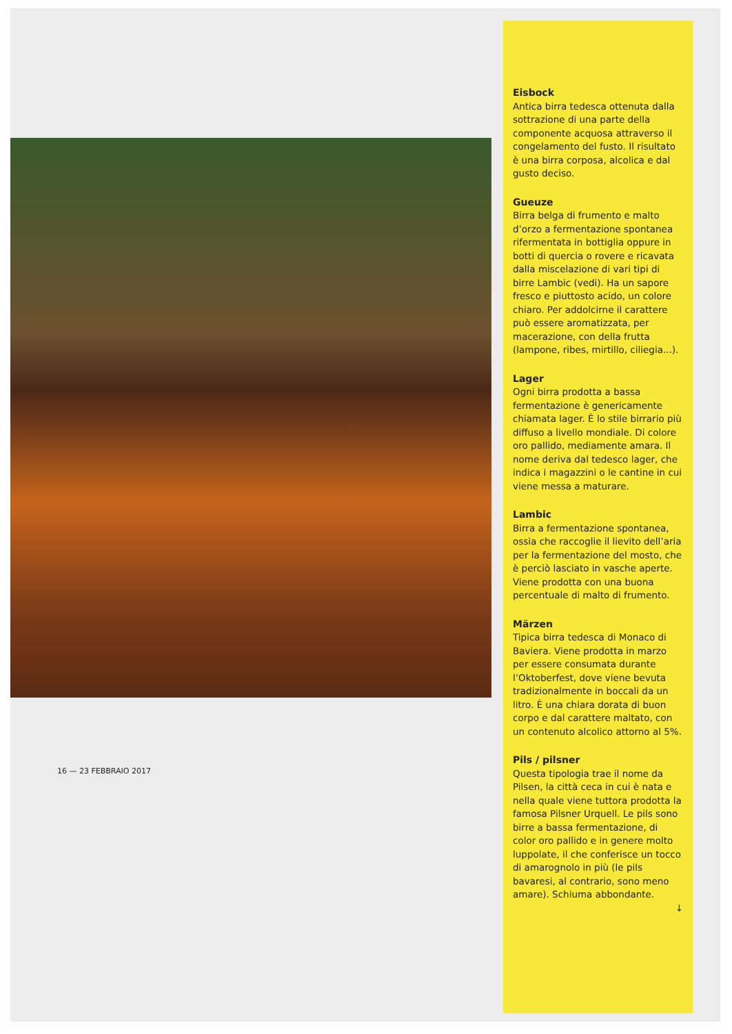16 — 23 FEBBRAIO 2017
Eisbock
Antica birra tedesca ottenuta dalla sottrazione di una parte della componente acquosa attraverso il congelamento del fusto. Il risultato è una birra corposa, alcolica e dal gusto deciso.
Gueuze
Birra belga di frumento e malto d’orzo a fermentazione spontanea rifermentata in bottiglia oppure in botti di quercia o rovere e ricavata dalla miscelazione di vari tipi di birre Lambic (vedi). Ha un sapore fresco e piuttosto acido, un colore chiaro. Per addolcirne il carattere può essere aromatizzata, per macerazione, con della frutta (lampone, ribes, mirtillo, ciliegia...).
Lager
Ogni birra prodotta a bassa fermentazione è genericamente chiamata lager. È lo stile birrario più diffuso a livello mondiale. Di colore oro pallido, mediamente amara. Il nome deriva dal tedesco lager, che indica i magazzini o le cantine in cui viene messa a maturare.
Lambic
Birra a fermentazione spontanea, ossia che raccoglie il lievito dell’aria per la fermentazione del mosto, che è perciò lasciato in vasche aperte. Viene prodotta con una buona percentuale di malto di frumento.
Märzen
Tipica birra tedesca di Monaco di Baviera. Viene prodotta in marzo per essere consumata durante l’Oktoberfest, dove viene bevuta tradizionalmente in boccali da un litro. È una chiara dorata di buon corpo e dal carattere maltato, con un contenuto alcolico attorno al 5%.
Pils / pilsner
Questa tipologia trae il nome da Pilsen, la città ceca in cui è nata e nella quale viene tuttora prodotta la famosa Pilsner Urquell. Le pils sono birre a bassa fermentazione, di color oro pallido e in genere molto luppolate, il che conferisce un tocco di amarognolo in più (le pils bavaresi, al contrario, sono meno amare). Schiuma abbondante.
↓